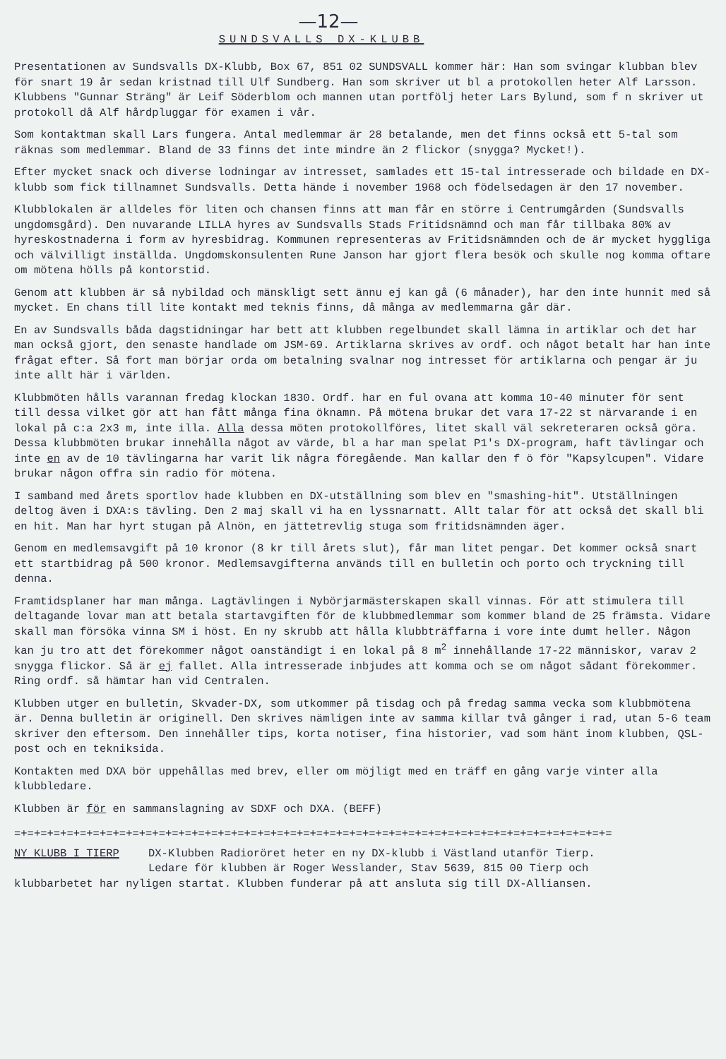—12—
SUNDSVALLS DX-KLUBB
Presentationen av Sundsvalls DX-Klubb, Box 67, 851 02 SUNDSVALL kommer här: Han som svingar klubban blev för snart 19 år sedan kristnad till Ulf Sundberg. Han som skriver ut bl a protokollen heter Alf Larsson. Klubbens "Gunnar Sträng" är Leif Söderblom och mannen utan portfölj heter Lars Bylund, som f n skriver ut protokoll då Alf hårdpluggar för examen i vår.
Som kontaktman skall Lars fungera. Antal medlemmar är 28 betalande, men det finns också ett 5-tal som räknas som medlemmar. Bland de 33 finns det inte mindre än 2 flickor (snygga? Mycket!).
Efter mycket snack och diverse lodningar av intresset, samlades ett 15-tal intresserade och bildade en DX-klubb som fick tillnamnet Sundsvalls. Detta hände i november 1968 och födelsedagen är den 17 november.
Klubblokalen är alldeles för liten och chansen finns att man får en större i Centrumgården (Sundsvalls ungdomsgård). Den nuvarande LILLA hyres av Sundsvalls Stads Fritidsnämnd och man får tillbaka 80% av hyreskostnaderna i form av hyresbidrag. Kommunen representeras av Fritidsnämnden och de är mycket hyggliga och välvilligt inställda. Ungdomskonsulenten Rune Janson har gjort flera besök och skulle nog komma oftare om mötena hölls på kontorstid.
Genom att klubben är så nybildad och mänskligt sett ännu ej kan gå (6 månader), har den inte hunnit med så mycket. En chans till lite kontakt med teknis finns, då många av medlemmarna går där.
En av Sundsvalls båda dagstidningar har bett att klubben regelbundet skall lämna in artiklar och det har man också gjort, den senaste handlade om JSM-69. Artiklarna skrives av ordf. och något betalt har han inte frågat efter. Så fort man börjar orda om betalning svalnar nog intresset för artiklarna och pengar är ju inte allt här i världen.
Klubbmöten hålls varannan fredag klockan 1830. Ordf. har en ful ovana att komma 10-40 minuter för sent till dessa vilket gör att han fått många fina öknamn. På mötena brukar det vara 17-22 st närvarande i en lokal på c:a 2x3 m, inte illa. Alla dessa möten protokollföres, litet skall väl sekreteraren också göra. Dessa klubbmöten brukar innehålla något av värde, bl a har man spelat P1's DX-program, haft tävlingar och inte en av de 10 tävlingarna har varit lik några föregående. Man kallar den f ö för "Kapsylcupen". Vidare brukar någon offra sin radio för mötena.
I samband med årets sportlov hade klubben en DX-utställning som blev en "smashing-hit". Utställningen deltog även i DXA:s tävling. Den 2 maj skall vi ha en lyssnarnatt. Allt talar för att också det skall bli en hit. Man har hyrt stugan på Alnön, en jättetrevlig stuga som fritidsnämnden äger.
Genom en medlemsavgift på 10 kronor (8 kr till årets slut), får man litet pengar. Det kommer också snart ett startbidrag på 500 kronor. Medlemsavgifterna används till en bulletin och porto och tryckning till denna.
Framtidsplaner har man många. Lagtävlingen i Nybörjarmästerskapen skall vinnas. För att stimulera till deltagande lovar man att betala startavgiften för de klubbmedlemmar som kommer bland de 25 främsta. Vidare skall man försöka vinna SM i höst. En ny skrubb att hålla klubbträffarna i vore inte dumt heller. Någon kan ju tro att det förekommer något oanständigt i en lokal på 8 m<sup>2</sup> innehållande 17-22 människor, varav 2 snygga flickor. Så är ej fallet. Alla intresserade inbjudes att komma och se om något sådant förekommer. Ring ordf. så hämtar han vid Centralen.
Klubben utger en bulletin, Skvader-DX, som utkommer på tisdag och på fredag samma vecka som klubbmötena är. Denna bulletin är originell. Den skrives nämligen inte av samma killar två gånger i rad, utan 5-6 team skriver den eftersom. Den innehåller tips, korta notiser, fina historier, vad som hänt inom klubben, QSL-post och en tekniksida.
Kontakten med DXA bör uppehållas med brev, eller om möjligt med en träff en gång varje vinter alla klubbledare.
Klubben är för en sammanslagning av SDXF och DXA. (BEFF)
=+=+=+=+=+=+=+=+=+=+=+=+=+=+=+=+=+=+=+=+=+=+=+=+=+=+=+=+=+=+=+=+=+=+=+=+=+=+=+=+=+=+=+=+=+=
NY KLUBB I TIERP DX-Klubben Radioröret heter en ny DX-klubb i Västland utanför Tierp.
Ledare för klubben är Roger Wesslander, Stav 5639, 815 00 Tierp och
klubbarbetet har nyligen startat. Klubben funderar på att ansluta sig till DX-Alliansen.